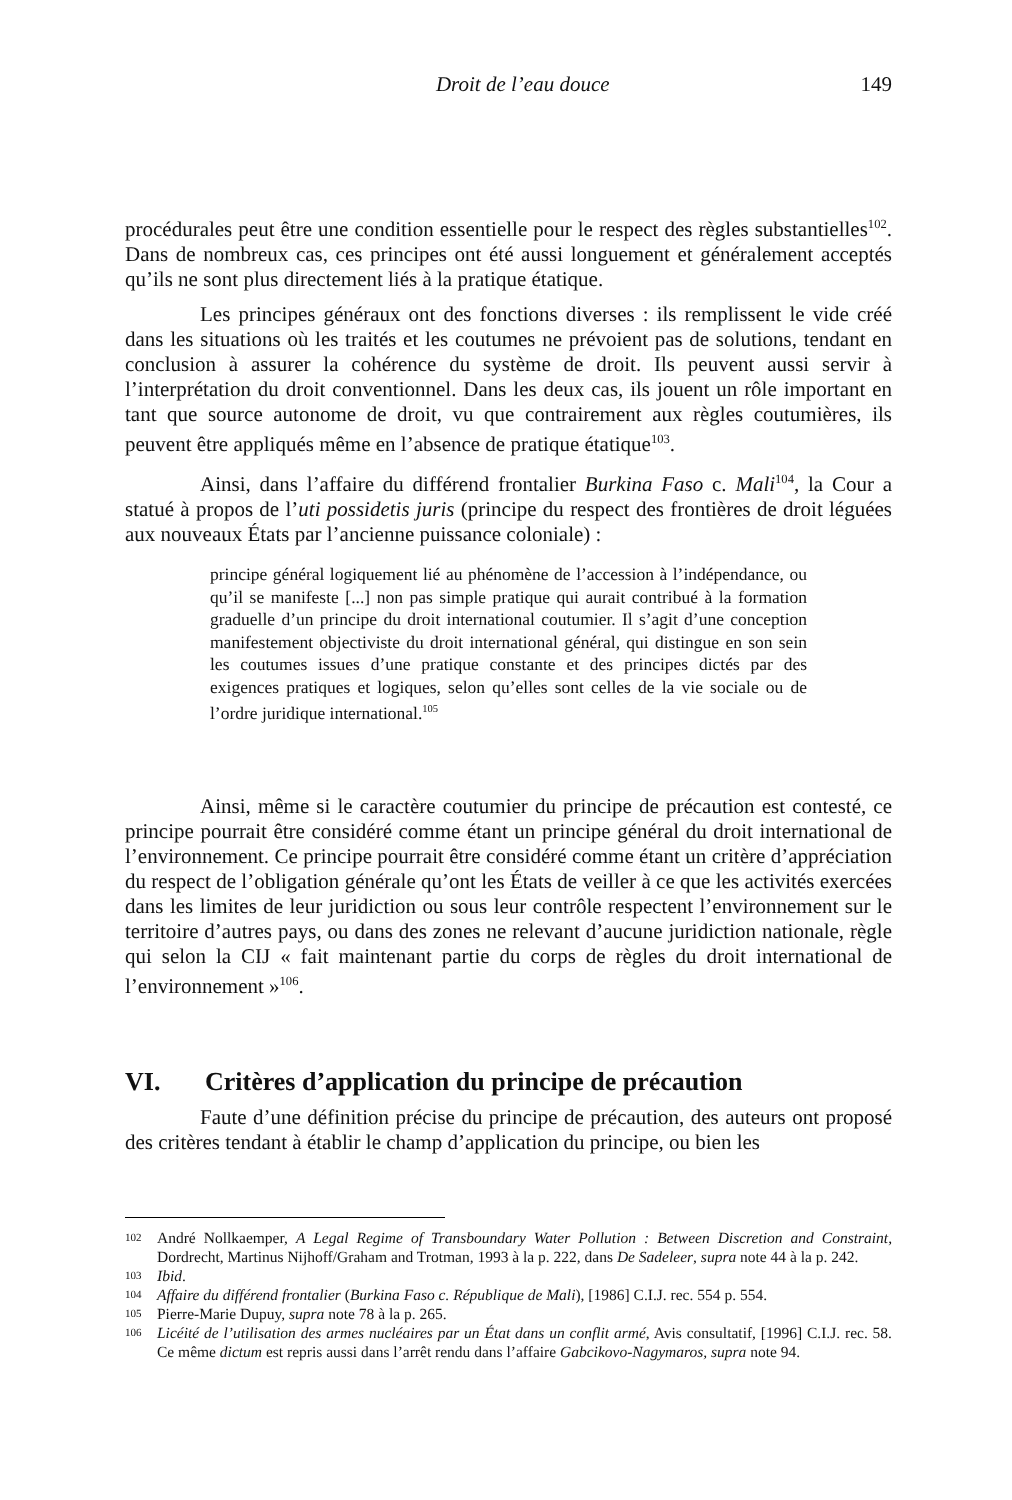Droit de l’eau douce 149
procédurales peut être une condition essentielle pour le respect des règles substantielles<sup>102</sup>. Dans de nombreux cas, ces principes ont été aussi longuement et généralement acceptés qu’ils ne sont plus directement liés à la pratique étatique.
Les principes généraux ont des fonctions diverses : ils remplissent le vide créé dans les situations où les traités et les coutumes ne prévoient pas de solutions, tendant en conclusion à assurer la cohérence du système de droit. Ils peuvent aussi servir à l’interprétation du droit conventionnel. Dans les deux cas, ils jouent un rôle important en tant que source autonome de droit, vu que contrairement aux règles coutumières, ils peuvent être appliqués même en l’absence de pratique étatique<sup>103</sup>.
Ainsi, dans l’affaire du différend frontalier Burkina Faso c. Mali<sup>104</sup>, la Cour a statué à propos de l’uti possidetis juris (principe du respect des frontières de droit léguées aux nouveaux États par l’ancienne puissance coloniale) :
principe général logiquement lié au phénomène de l’accession à l’indépendance, ou qu’il se manifeste [...] non pas simple pratique qui aurait contribué à la formation graduelle d’un principe du droit international coutumier. Il s’agit d’une conception manifestement objectiviste du droit international général, qui distingue en son sein les coutumes issues d’une pratique constante et des principes dictés par des exigences pratiques et logiques, selon qu’elles sont celles de la vie sociale ou de l’ordre juridique international.<sup>105</sup>
Ainsi, même si le caractère coutumier du principe de précaution est contesté, ce principe pourrait être considéré comme étant un principe général du droit international de l’environnement. Ce principe pourrait être considéré comme étant un critère d’appréciation du respect de l’obligation générale qu’ont les États de veiller à ce que les activités exercées dans les limites de leur juridiction ou sous leur contrôle respectent l’environnement sur le territoire d’autres pays, ou dans des zones ne relevant d’aucune juridiction nationale, règle qui selon la CIJ « fait maintenant partie du corps de règles du droit international de l’environnement »<sup>106</sup>.
VI. Critères d’application du principe de précaution
Faute d’une définition précise du principe de précaution, des auteurs ont proposé des critères tendant à établir le champ d’application du principe, ou bien les
102 André Nollkaemper, A Legal Regime of Transboundary Water Pollution : Between Discretion and Constraint, Dordrecht, Martinus Nijhoff/Graham and Trotman, 1993 à la p. 222, dans De Sadeleer, supra note 44 à la p. 242.
103 Ibid.
104 Affaire du différend frontalier (Burkina Faso c. République de Mali), [1986] C.I.J. rec. 554 p. 554.
105 Pierre-Marie Dupuy, supra note 78 à la p. 265.
106 Licéité de l’utilisation des armes nucléaires par un État dans un conflit armé, Avis consultatif, [1996] C.I.J. rec. 58. Ce même dictum est repris aussi dans l’arrêt rendu dans l’affaire Gabcikovo-Nagymaros, supra note 94.